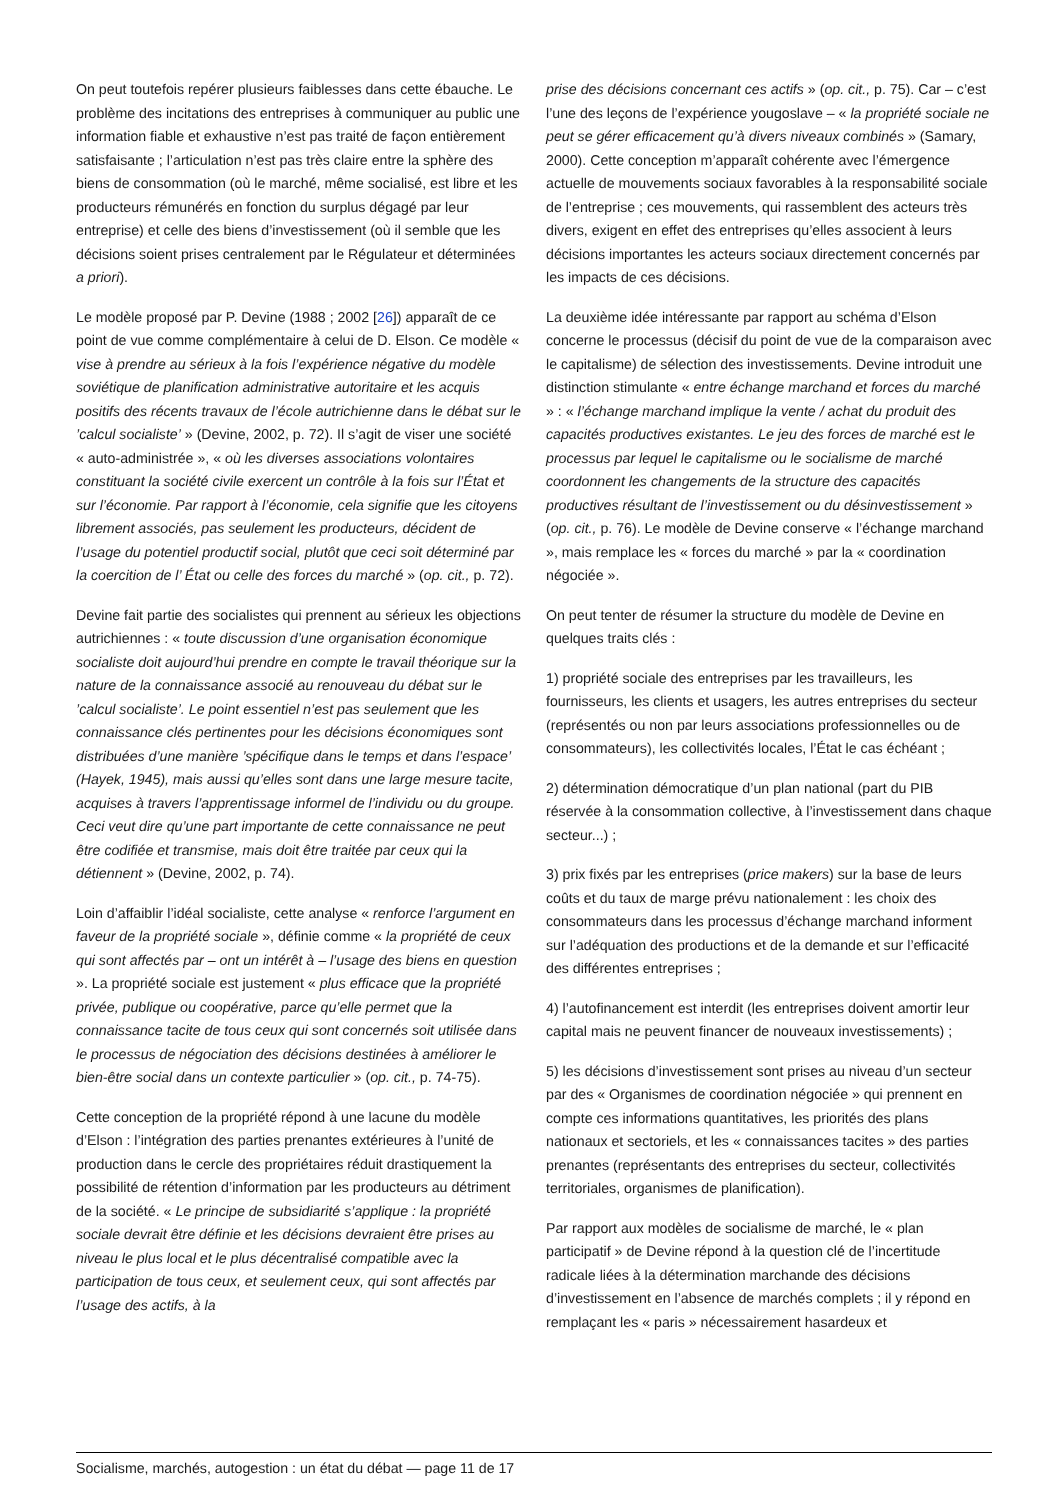On peut toutefois repérer plusieurs faiblesses dans cette ébauche. Le problème des incitations des entreprises à communiquer au public une information fiable et exhaustive n’est pas traité de façon entièrement satisfaisante ; l’articulation n’est pas très claire entre la sphère des biens de consommation (où le marché, même socialisé, est libre et les producteurs rémunérés en fonction du surplus dégagé par leur entreprise) et celle des biens d’investissement (où il semble que les décisions soient prises centralement par le Régulateur et déterminées a priori).
Le modèle proposé par P. Devine (1988 ; 2002 [26]) apparaît de ce point de vue comme complémentaire à celui de D. Elson. Ce modèle « vise à prendre au sérieux à la fois l’expérience négative du modèle soviétique de planification administrative autoritaire et les acquis positifs des récents travaux de l’école autrichienne dans le débat sur le ’calcul socialiste’ » (Devine, 2002, p. 72). Il s’agit de viser une société « auto-administrée », « où les diverses associations volontaires constituant la société civile exercent un contrôle à la fois sur l’État et sur l’économie. Par rapport à l’économie, cela signifie que les citoyens librement associés, pas seulement les producteurs, décident de l’usage du potentiel productif social, plutôt que ceci soit déterminé par la coercition de l’ État ou celle des forces du marché » (op. cit., p. 72).
Devine fait partie des socialistes qui prennent au sérieux les objections autrichiennes : « toute discussion d’une organisation économique socialiste doit aujourd’hui prendre en compte le travail théorique sur la nature de la connaissance associé au renouveau du débat sur le ’calcul socialiste’. Le point essentiel n’est pas seulement que les connaissance clés pertinentes pour les décisions économiques sont distribuées d’une manière ’spécifique dans le temps et dans l’espace’ (Hayek, 1945), mais aussi qu’elles sont dans une large mesure tacite, acquises à travers l’apprentissage informel de l’individu ou du groupe. Ceci veut dire qu’une part importante de cette connaissance ne peut être codifiée et transmise, mais doit être traitée par ceux qui la détiennent » (Devine, 2002, p. 74).
Loin d’affaiblir l’idéal socialiste, cette analyse « renforce l’argument en faveur de la propriété sociale », définie comme « la propriété de ceux qui sont affectés par – ont un intérêt à – l’usage des biens en question ». La propriété sociale est justement « plus efficace que la propriété privée, publique ou coopérative, parce qu’elle permet que la connaissance tacite de tous ceux qui sont concernés soit utilisée dans le processus de négociation des décisions destinées à améliorer le bien-être social dans un contexte particulier » (op. cit., p. 74-75).
Cette conception de la propriété répond à une lacune du modèle d’Elson : l’intégration des parties prenantes extérieures à l’unité de production dans le cercle des propriétaires réduit drastiquement la possibilité de rétention d’information par les producteurs au détriment de la société. « Le principe de subsidiarité s’applique : la propriété sociale devrait être définie et les décisions devraient être prises au niveau le plus local et le plus décentralisé compatible avec la participation de tous ceux, et seulement ceux, qui sont affectés par l’usage des actifs, à la
prise des décisions concernant ces actifs » (op. cit., p. 75). Car – c’est l’une des leçons de l’expérience yougoslave – « la propriété sociale ne peut se gérer efficacement qu’à divers niveaux combinés » (Samary, 2000). Cette conception m’apparaît cohérente avec l’émergence actuelle de mouvements sociaux favorables à la responsabilité sociale de l’entreprise ; ces mouvements, qui rassemblent des acteurs très divers, exigent en effet des entreprises qu’elles associent à leurs décisions importantes les acteurs sociaux directement concernés par les impacts de ces décisions.
La deuxième idée intéressante par rapport au schéma d’Elson concerne le processus (décisif du point de vue de la comparaison avec le capitalisme) de sélection des investissements. Devine introduit une distinction stimulante « entre échange marchand et forces du marché » : « l’échange marchand implique la vente / achat du produit des capacités productives existantes. Le jeu des forces de marché est le processus par lequel le capitalisme ou le socialisme de marché coordonnent les changements de la structure des capacités productives résultant de l’investissement ou du désinvestissement » (op. cit., p. 76). Le modèle de Devine conserve « l’échange marchand », mais remplace les « forces du marché » par la « coordination négociée ».
On peut tenter de résumer la structure du modèle de Devine en quelques traits clés :
1) propriété sociale des entreprises par les travailleurs, les fournisseurs, les clients et usagers, les autres entreprises du secteur (représentés ou non par leurs associations professionnelles ou de consommateurs), les collectivités locales, l’État le cas échéant ;
2) détermination démocratique d’un plan national (part du PIB réservée à la consommation collective, à l’investissement dans chaque secteur...) ;
3) prix fixés par les entreprises (price makers) sur la base de leurs coûts et du taux de marge prévu nationalement : les choix des consommateurs dans les processus d’échange marchand informent sur l’adéquation des productions et de la demande et sur l’efficacité des différentes entreprises ;
4) l’autofinancement est interdit (les entreprises doivent amortir leur capital mais ne peuvent financer de nouveaux investissements) ;
5) les décisions d’investissement sont prises au niveau d’un secteur par des « Organismes de coordination négociée » qui prennent en compte ces informations quantitatives, les priorités des plans nationaux et sectoriels, et les « connaissances tacites » des parties prenantes (représentants des entreprises du secteur, collectivités territoriales, organismes de planification).
Par rapport aux modèles de socialisme de marché, le « plan participatif » de Devine répond à la question clé de l’incertitude radicale liées à la détermination marchande des décisions d’investissement en l’absence de marchés complets ; il y répond en remplaçant les « paris » nécessairement hasardeux et
Socialisme, marchés, autogestion : un état du débat — page 11 de 17